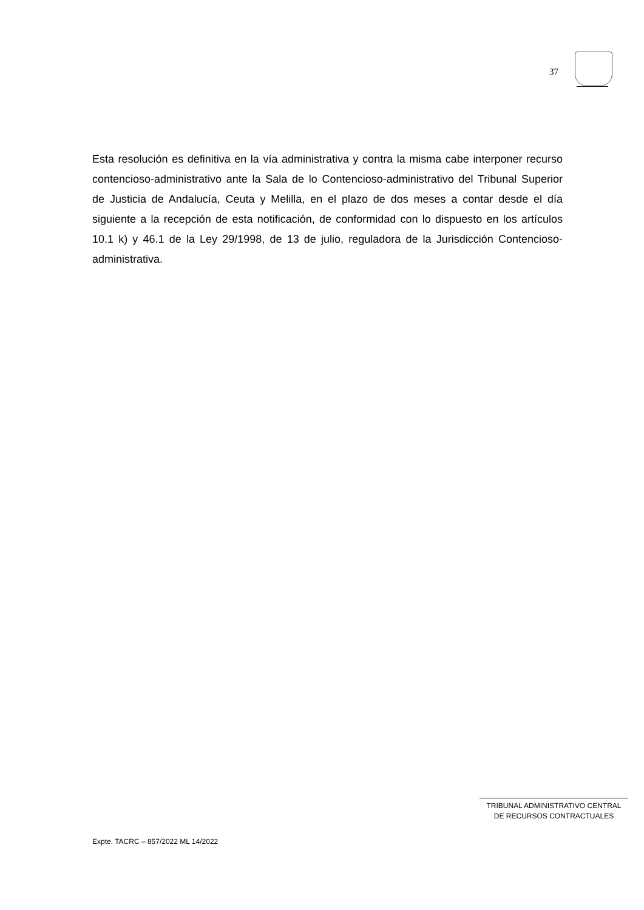37
Esta resolución es definitiva en la vía administrativa y contra la misma cabe interponer recurso contencioso-administrativo ante la Sala de lo Contencioso-administrativo del Tribunal Superior de Justicia de Andalucía, Ceuta y Melilla, en el plazo de dos meses a contar desde el día siguiente a la recepción de esta notificación, de conformidad con lo dispuesto en los artículos 10.1 k) y 46.1 de la Ley 29/1998, de 13 de julio, reguladora de la Jurisdicción Contencioso-administrativa.
TRIBUNAL ADMINISTRATIVO CENTRAL
DE RECURSOS CONTRACTUALES
Expte. TACRC – 857/2022 ML 14/2022